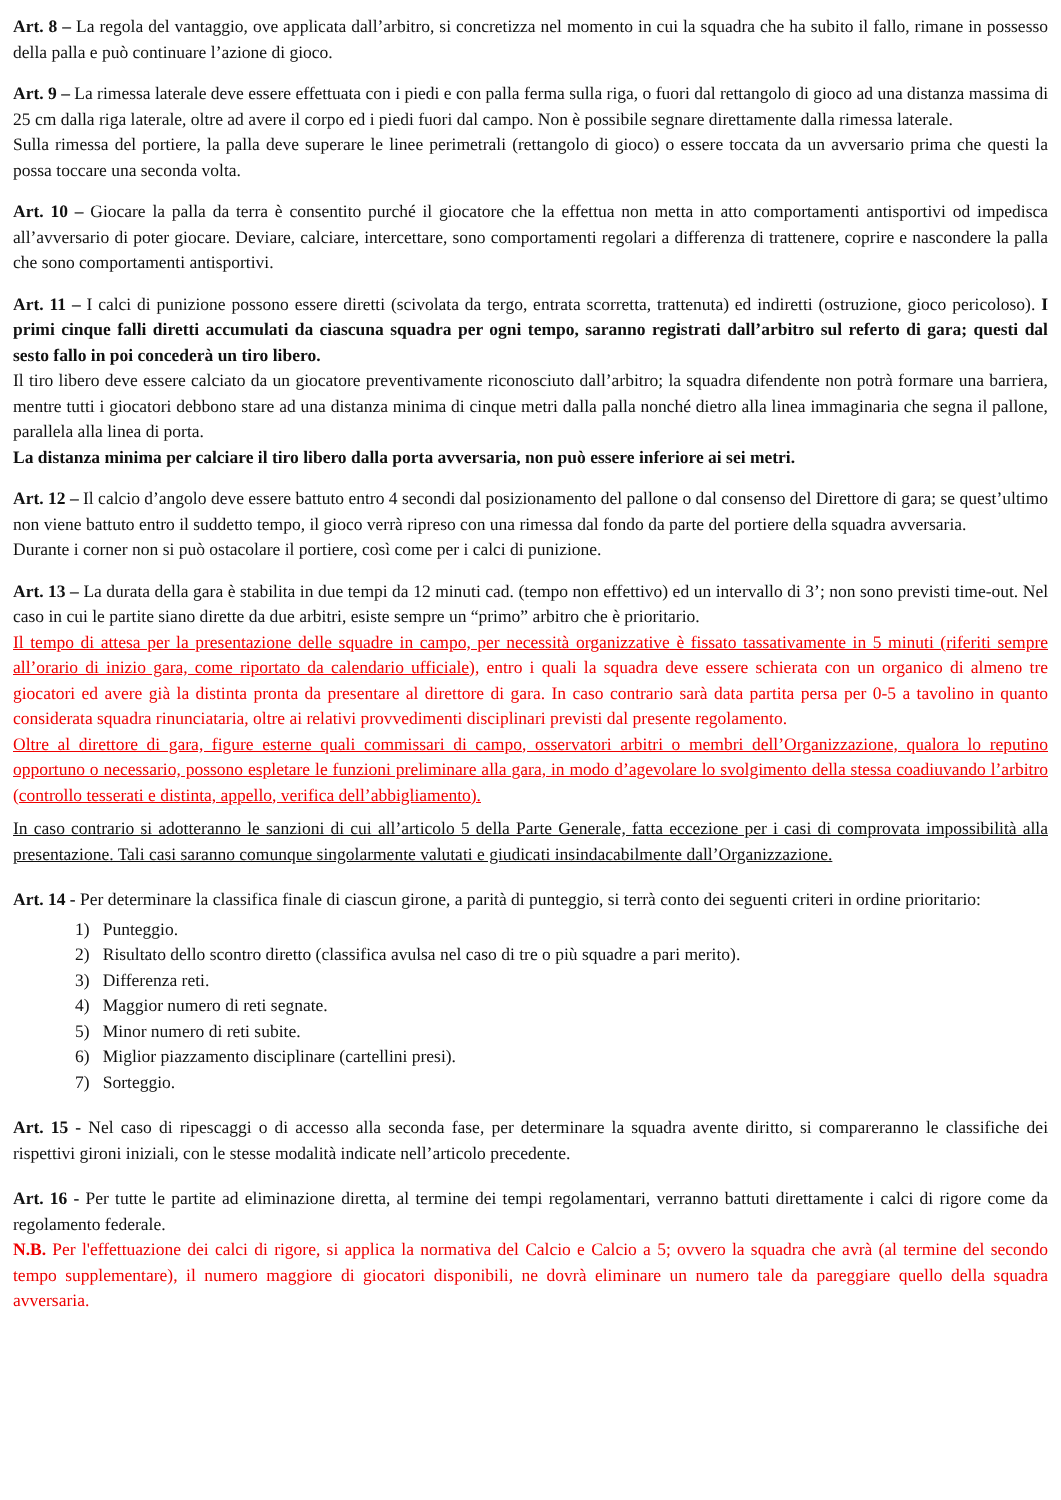Art. 8 – La regola del vantaggio, ove applicata dall’arbitro, si concretizza nel momento in cui la squadra che ha subito il fallo, rimane in possesso della palla e può continuare l’azione di gioco.
Art. 9 – La rimessa laterale deve essere effettuata con i piedi e con palla ferma sulla riga, o fuori dal rettangolo di gioco ad una distanza massima di 25 cm dalla riga laterale, oltre ad avere il corpo ed i piedi fuori dal campo. Non è possibile segnare direttamente dalla rimessa laterale.
Sulla rimessa del portiere, la palla deve superare le linee perimetrali (rettangolo di gioco) o essere toccata da un avversario prima che questi la possa toccare una seconda volta.
Art. 10 – Giocare la palla da terra è consentito purché il giocatore che la effettua non metta in atto comportamenti antisportivi od impedisca all’avversario di poter giocare. Deviare, calciare, intercettare, sono comportamenti regolari a differenza di trattenere, coprire e nascondere la palla che sono comportamenti antisportivi.
Art. 11 – I calci di punizione possono essere diretti (scivolata da tergo, entrata scorretta, trattenuta) ed indiretti (ostruzione, gioco pericoloso). I primi cinque falli diretti accumulati da ciascuna squadra per ogni tempo, saranno registrati dall’arbitro sul referto di gara; questi dal sesto fallo in poi concederà un tiro libero.
Il tiro libero deve essere calciato da un giocatore preventivamente riconosciuto dall’arbitro; la squadra difendente non potrà formare una barriera, mentre tutti i giocatori debbono stare ad una distanza minima di cinque metri dalla palla nonché dietro alla linea immaginaria che segna il pallone, parallela alla linea di porta.
La distanza minima per calciare il tiro libero dalla porta avversaria, non può essere inferiore ai sei metri.
Art. 12 – Il calcio d’angolo deve essere battuto entro 4 secondi dal posizionamento del pallone o dal consenso del Direttore di gara; se quest’ultimo non viene battuto entro il suddetto tempo, il gioco verrà ripreso con una rimessa dal fondo da parte del portiere della squadra avversaria.
Durante i corner non si può ostacolare il portiere, così come per i calci di punizione.
Art. 13 – La durata della gara è stabilita in due tempi da 12 minuti cad. (tempo non effettivo) ed un intervallo di 3’; non sono previsti time-out. Nel caso in cui le partite siano dirette da due arbitri, esiste sempre un “primo” arbitro che è prioritario.
Il tempo di attesa per la presentazione delle squadre in campo, per necessità organizzative è fissato tassativamente in 5 minuti (riferiti sempre all’orario di inizio gara, come riportato da calendario ufficiale), entro i quali la squadra deve essere schierata con un organico di almeno tre giocatori ed avere già la distinta pronta da presentare al direttore di gara. In caso contrario sarà data partita persa per 0-5 a tavolino in quanto considerata squadra rinunciataria, oltre ai relativi provvedimenti disciplinari previsti dal presente regolamento.
Oltre al direttore di gara, figure esterne quali commissari di campo, osservatori arbitri o membri dell’Organizzazione, qualora lo reputino opportuno o necessario, possono espletare le funzioni preliminare alla gara, in modo d’agevolare lo svolgimento della stessa coadiuvando l’arbitro (controllo tesserati e distinta, appello, verifica dell’abbigliamento).
In caso contrario si adotteranno le sanzioni di cui all’articolo 5 della Parte Generale, fatta eccezione per i casi di comprovata impossibilità alla presentazione. Tali casi saranno comunque singolarmente valutati e giudicati insindacabilmente dall’Organizzazione.
Art. 14 - Per determinare la classifica finale di ciascun girone, a parità di punteggio, si terrà conto dei seguenti criteri in ordine prioritario:
1) Punteggio.
2) Risultato dello scontro diretto (classifica avulsa nel caso di tre o più squadre a pari merito).
3) Differenza reti.
4) Maggior numero di reti segnate.
5) Minor numero di reti subite.
6) Miglior piazzamento disciplinare (cartellini presi).
7) Sorteggio.
Art. 15 - Nel caso di ripescaggi o di accesso alla seconda fase, per determinare la squadra avente diritto, si compareranno le classifiche dei rispettivi gironi iniziali, con le stesse modalità indicate nell’articolo precedente.
Art. 16 - Per tutte le partite ad eliminazione diretta, al termine dei tempi regolamentari, verranno battuti direttamente i calci di rigore come da regolamento federale.
N.B. Per l'effettuazione dei calci di rigore, si applica la normativa del Calcio e Calcio a 5; ovvero la squadra che avrà (al termine del secondo tempo supplementare), il numero maggiore di giocatori disponibili, ne dovrà eliminare un numero tale da pareggiare quello della squadra avversaria.